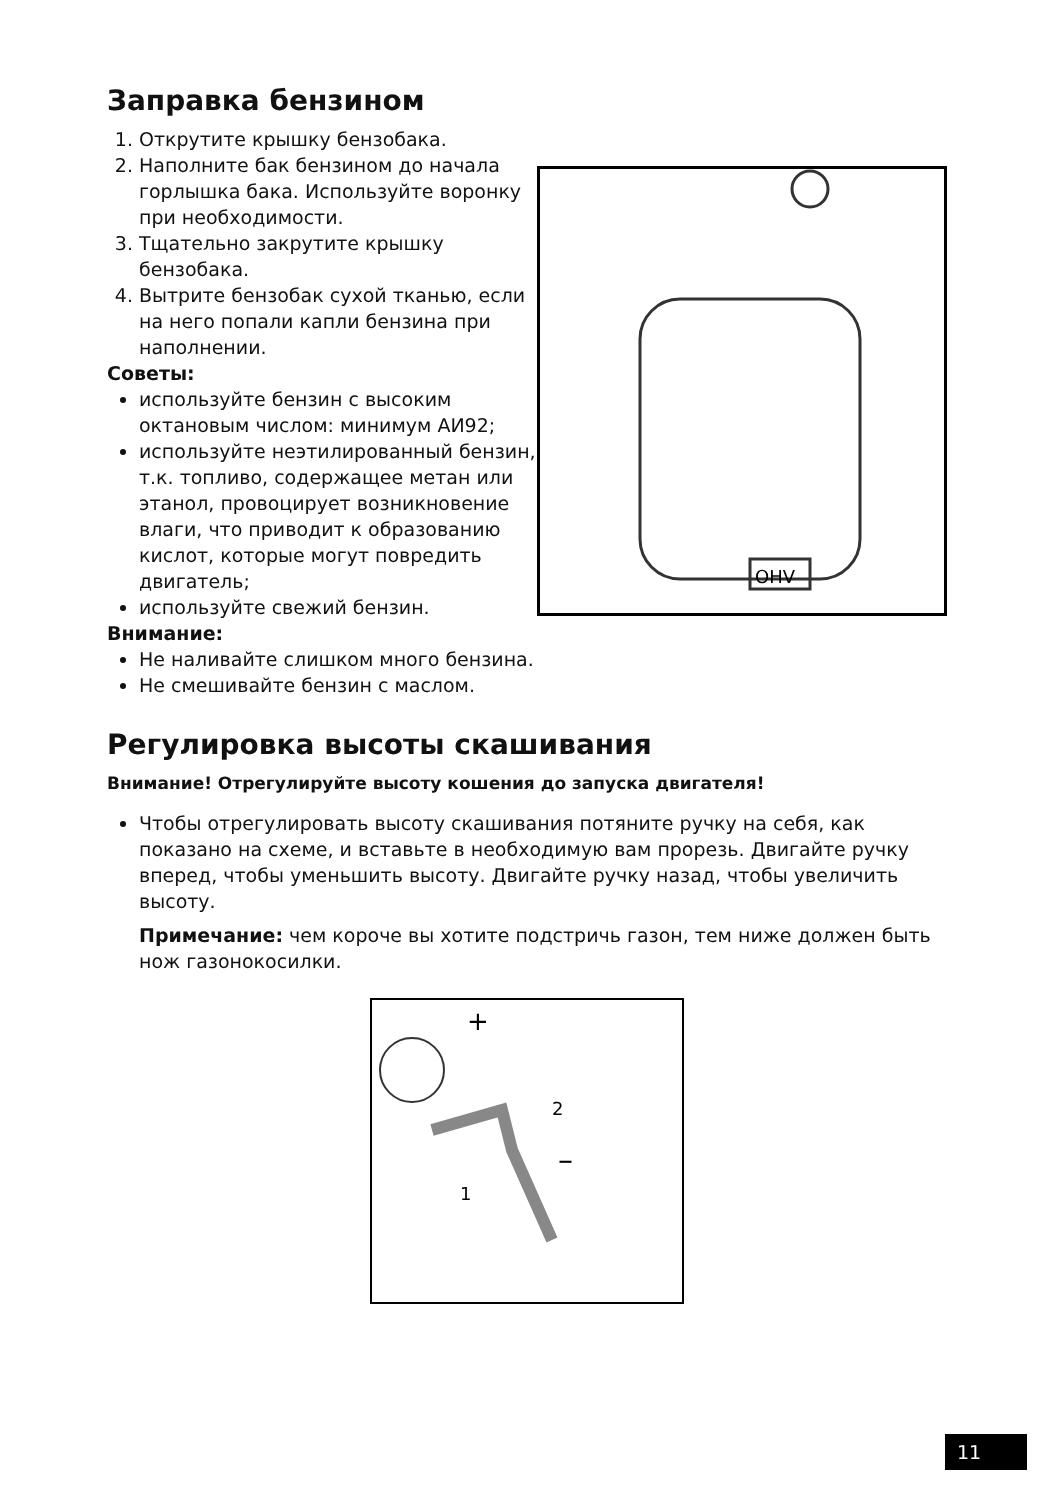Заправка бензином
1. Открутите крышку бензобака.
2. Наполните бак бензином до начала горлышка бака. Используйте воронку при необходимости.
3. Тщательно закрутите крышку бензобака.
4. Вытрите бензобак сухой тканью, если на него попали капли бензина при наполнении.
Советы:
используйте бензин с высоким октановым числом: минимум АИ92;
используйте неэтилированный бензин, т.к. топливо, содержащее метан или этанол, провоцирует возникновение влаги, что приводит к образованию кислот, которые могут повредить двигатель;
используйте свежий бензин.
Внимание:
Не наливайте слишком много бензина.
Не смешивайте бензин с маслом.
OHV
Регулировка высоты скашивания
Внимание! Отрегулируйте высоту кошения до запуска двигателя!
Чтобы отрегулировать высоту скашивания потяните ручку на себя, как показано на схеме, и вставьте в необходимую вам прорезь. Двигайте ручку вперед, чтобы уменьшить высоту. Двигайте ручку назад, чтобы увеличить высоту.
Примечание: чем короче вы хотите подстричь газон, тем ниже должен быть нож газонокосилки.
+
2
–
1
11